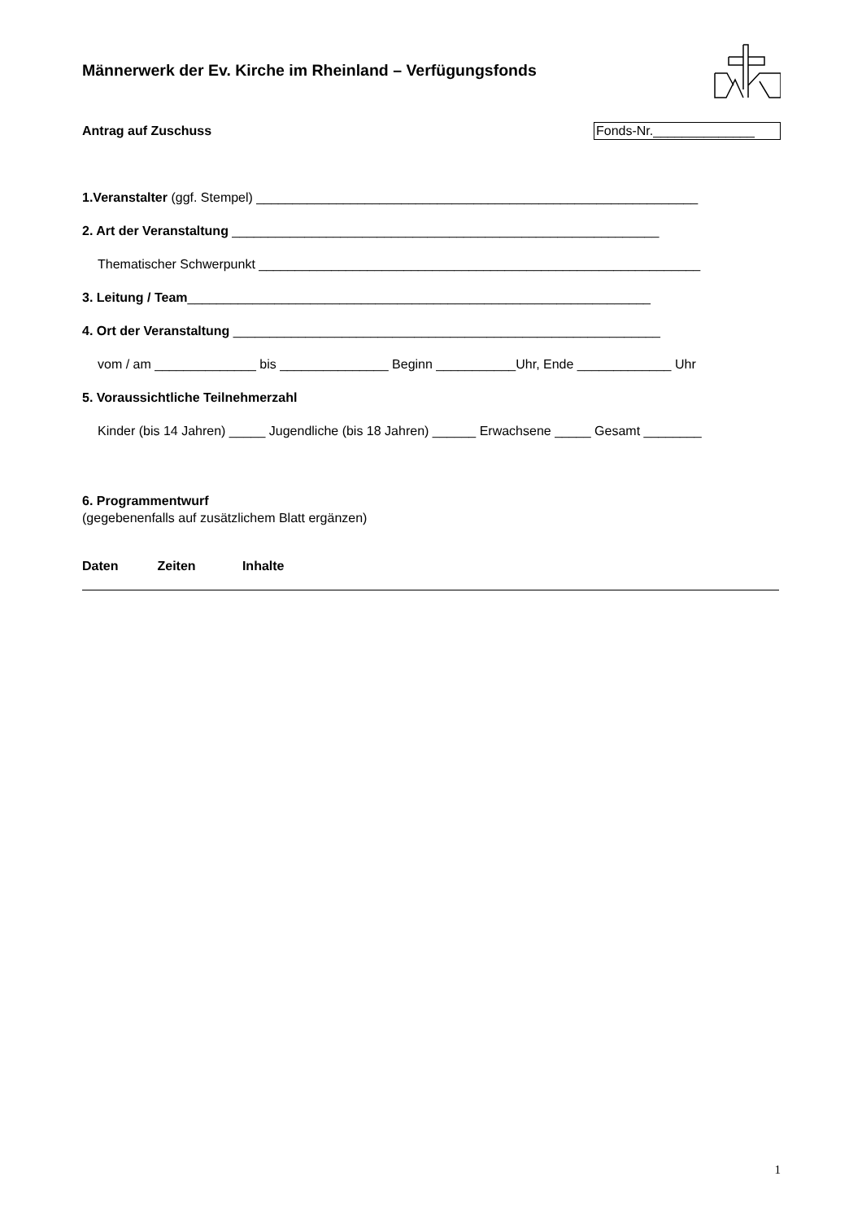Männerwerk der Ev. Kirche im Rheinland – Verfügungsfonds
Antrag auf Zuschuss Fonds-Nr.______________
1.Veranstalter (ggf. Stempel) _____________________________________________________________
2. Art der Veranstaltung ___________________________________________________________
Thematischer Schwerpunkt _____________________________________________________________
3. Leitung / Team________________________________________________________________
4. Ort der Veranstaltung ___________________________________________________________
vom / am ______________ bis _______________ Beginn ___________Uhr, Ende _____________ Uhr
5. Voraussichtliche Teilnehmerzahl
Kinder (bis 14 Jahren) _____ Jugendliche (bis 18 Jahren) ______ Erwachsene _____ Gesamt ________
6. Programmentwurf
(gegebenenfalls auf zusätzlichem Blatt ergänzen)
Daten Zeiten Inhalte
1